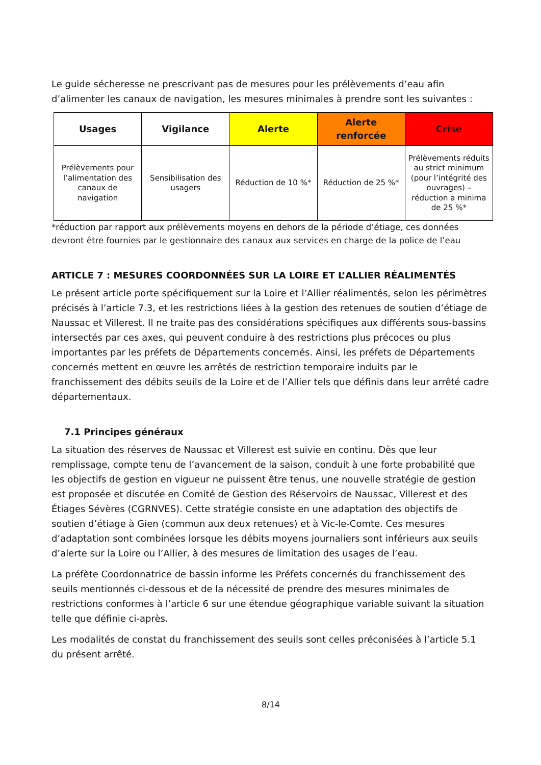Le guide sécheresse ne prescrivant pas de mesures pour les prélèvements d’eau afin d’alimenter les canaux de navigation, les mesures minimales à prendre sont les suivantes :
| Usages | Vigilance | Alerte | Alerte renforcée | Crise |
| --- | --- | --- | --- | --- |
| Prélèvements pour l’alimentation des canaux de navigation | Sensibilisation des usagers | Réduction de 10 %* | Réduction de 25 %* | Prélèvements réduits au strict minimum (pour l’intégrité des ouvrages) – réduction a minima de 25 %* |
*réduction par rapport aux prélèvements moyens en dehors de la période d’étiage, ces données devront être fournies par le gestionnaire des canaux aux services en charge de la police de l’eau
ARTICLE 7 : MESURES COORDONNÉES SUR LA LOIRE ET L’ALLIER RÉALIMENTÉS
Le présent article porte spécifiquement sur la Loire et l’Allier réalimentés, selon les périmètres précisés à l’article 7.3, et les restrictions liées à la gestion des retenues de soutien d’étiage de Naussac et Villerest. Il ne traite pas des considérations spécifiques aux différents sous-bassins intersectés par ces axes, qui peuvent conduire à des restrictions plus précoces ou plus importantes par les préfets de Départements concernés. Ainsi, les préfets de Départements concernés mettent en œuvre les arrêtés de restriction temporaire induits par le franchissement des débits seuils de la Loire et de l’Allier tels que définis dans leur arrêté cadre départementaux.
7.1 Principes généraux
La situation des réserves de Naussac et Villerest est suivie en continu. Dès que leur remplissage, compte tenu de l’avancement de la saison, conduit à une forte probabilité que les objectifs de gestion en vigueur ne puissent être tenus, une nouvelle stratégie de gestion est proposée et discutée en Comité de Gestion des Réservoirs de Naussac, Villerest et des Étiages Sévères (CGRNVES). Cette stratégie consiste en une adaptation des objectifs de soutien d’étiage à Gien (commun aux deux retenues) et à Vic-le-Comte. Ces mesures d’adaptation sont combinées lorsque les débits moyens journaliers sont inférieurs aux seuils d’alerte sur la Loire ou l’Allier, à des mesures de limitation des usages de l’eau.
La préfète Coordonnatrice de bassin informe les Préfets concernés du franchissement des seuils mentionnés ci-dessous et de la nécessité de prendre des mesures minimales de restrictions conformes à l’article 6 sur une étendue géographique variable suivant la situation telle que définie ci-après.
Les modalités de constat du franchissement des seuils sont celles préconisées à l’article 5.1 du présent arrêté.
8/14